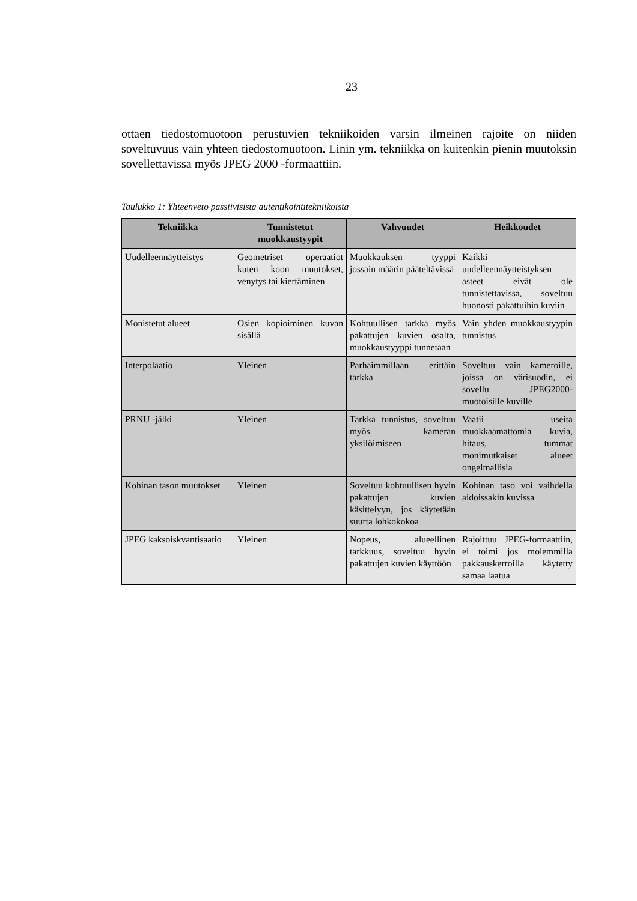23
ottaen tiedostomuotoon perustuvien tekniikoiden varsin ilmeinen rajoite on niiden soveltuvuus vain yhteen tiedostomuotoon. Linin ym. tekniikka on kuitenkin pienin muutoksin sovellettavissa myös JPEG 2000 -formaattiin.
Taulukko 1: Yhteenveto passiivisista autentikointitekniikoista
| Tekniikka | Tunnistetut muokkaustyypit | Vahvuudet | Heikkoudet |
| --- | --- | --- | --- |
| Uudelleennäytteistys | Geometriset operaatiot kuten koon muutokset, venytys tai kiertäminen | Muokkauksen tyyppi jossain määrin pääteltävissä | Kaikki uudelleennäytteistyksen asteet eivät ole tunnistettavissa, soveltuu huonosti pakattuihin kuviin |
| Monistetut alueet | Osien kopioiminen kuvan sisällä | Kohtuullisen tarkka myös pakattujen kuvien osalta, muokkaustyyppi tunnetaan | Vain yhden muokkaustyypin tunnistus |
| Interpolaatio | Yleinen | Parhaimmillaan erittäin tarkka | Soveltuu vain kameroille, joissa on värisuodin, ei sovellu JPEG2000-muotoisille kuville |
| PRNU -jälki | Yleinen | Tarkka tunnistus, soveltuu myös kameran yksilöimiseen | Vaatii useita muokkaamattomia kuvia, hitaus, tummat monimutkaiset alueet ongelmallisia |
| Kohinan tason muutokset | Yleinen | Soveltuu kohtuullisen hyvin pakattujen kuvien käsittelyyn, jos käytetään suurta lohkokokoa | Kohinan taso voi vaihdella aidoissakin kuvissa |
| JPEG kaksoiskvantisaatio | Yleinen | Nopeus, alueellinen tarkkuus, soveltuu hyvin pakattujen kuvien käyttöön | Rajoittuu JPEG-formaattiin, ei toimi jos molemmilla pakkauskerroilla käytetty samaa laatua |